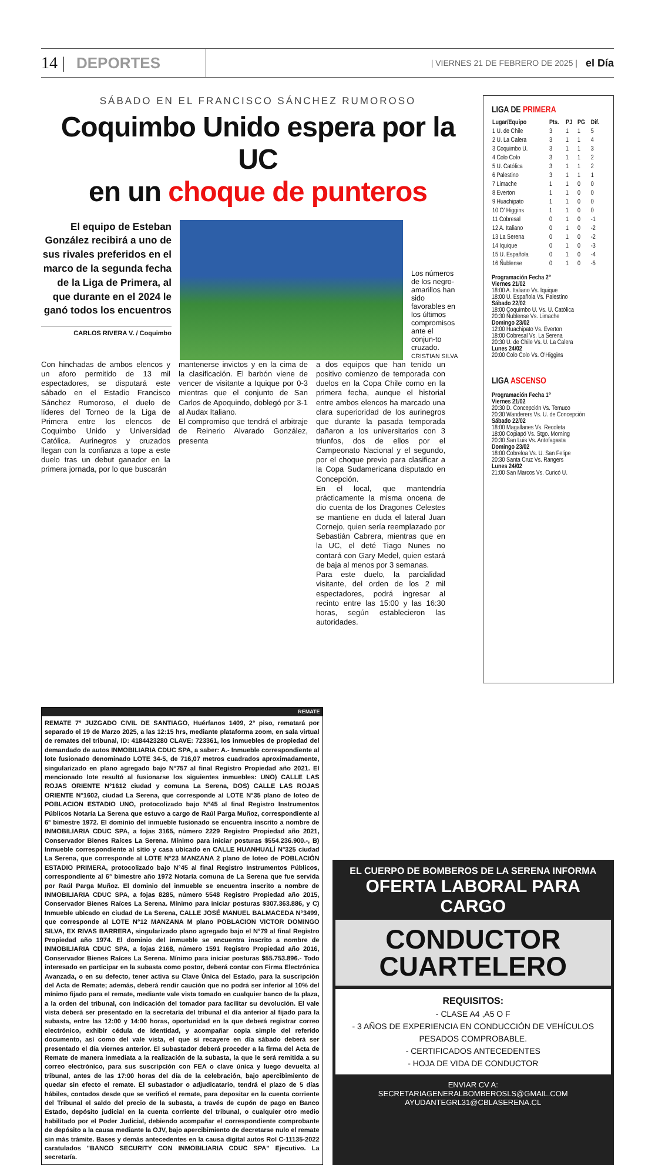14 | DEPORTES | VIERNES 21 DE FEBRERO DE 2025 | el Día
SÁBADO EN EL FRANCISCO SÁNCHEZ RUMOROSO
Coquimbo Unido espera por la UC
en un choque de punteros
El equipo de Esteban González recibirá a uno de sus rivales preferidos en el marco de la segunda fecha de la Liga de Primera, al que durante en el 2024 le ganó todos los encuentros
CARLOS RIVERA V. / Coquimbo
Los números de los negro-amarillos han sido favorables en los últimos compromisos ante el conjun-to cruzado.
CRISTIAN SILVA
Con hinchadas de ambos elencos y un aforo permitido de 13 mil espectadores, se disputará este sábado en el Estadio Francisco Sánchez Rumoroso, el duelo de líderes del Torneo de la Liga de Primera entre los elencos de Coquimbo Unido y Universidad Católica. Aurinegros y cruzados llegan con la confianza a tope a este duelo tras un debut ganador en la primera jornada, por lo que buscarán
mantenerse invictos y en la cima de la clasificación. El barbón viene de vencer de visitante a Iquique por 0-3 mientras que el conjunto de San Carlos de Apoquindo, doblegó por 3-1 al Audax Italiano.
El compromiso que tendrá el arbitraje de Reinerio Alvarado González, presenta
a dos equipos que han tenido un positivo comienzo de temporada con duelos en la Copa Chile como en la primera fecha, aunque el historial entre ambos elencos ha marcado una clara superioridad de los aurinegros que durante la pasada temporada dañaron a los universitarios con 3 triunfos, dos de ellos por el Campeonato Nacional y el segundo, por el choque previo para clasificar a la Copa Sudamericana disputado en Concepción.
En el local, que mantendría prácticamente la misma oncena de dio cuenta de los Dragones Celestes se mantiene en duda el lateral Juan Cornejo, quien sería reemplazado por Sebastián Cabrera, mientras que en la UC, el deté Tiago Nunes no contará con Gary Medel, quien estará de baja al menos por 3 semanas.
Para este duelo, la parcialidad visitante, del orden de los 2 mil espectadores, podrá ingresar al recinto entre las 15:00 y las 16:30 horas, según establecieron las autoridades.
LIGA DE PRIMERA
| Lugar/Equipo | Pts. | PJ | PG | Dif. |
| --- | --- | --- | --- | --- |
| 1 U. de Chile | 3 | 1 | 1 | 5 |
| 2 U. La Calera | 3 | 1 | 1 | 4 |
| 3 Coquimbo U. | 3 | 1 | 1 | 3 |
| 4 Colo Colo | 3 | 1 | 1 | 2 |
| 5 U. Católica | 3 | 1 | 1 | 2 |
| 6 Palestino | 3 | 1 | 1 | 1 |
| 7 Limache | 1 | 1 | 0 | 0 |
| 8 Everton | 1 | 1 | 0 | 0 |
| 9 Huachipato | 1 | 1 | 0 | 0 |
| 10 O' Higgins | 1 | 1 | 0 | 0 |
| 11 Cobresal | 0 | 1 | 0 | -1 |
| 12 A. Italiano | 0 | 1 | 0 | -2 |
| 13 La Serena | 0 | 1 | 0 | -2 |
| 14 Iquique | 0 | 1 | 0 | -3 |
| 15 U. Española | 0 | 1 | 0 | -4 |
| 16 Ñublense | 0 | 1 | 0 | -5 |
Programación Fecha 2°
Viernes 21/02
18:00 A. Italiano Vs. Iquique
18:00 U. Española Vs. Palestino
Sábado 22/02
18:00 Coquimbo U. Vs. U. Católica
20:30 Ñublense Vs. Limache
Domingo 23/02
12:00 Huachipato Vs. Everton
18:00 Cobresal Vs. La Serena
20:30 U. de Chile Vs. U. La Calera
Lunes 24/02
20:00 Colo Colo Vs. O'Higgins
LIGA ASCENSO
Programación Fecha 1°
Viernes 21/02
20:30 D. Concepción Vs. Temuco
20:30 Wanderers Vs. U. de Concepción
Sábado 22/02
18:00 Magallanes Vs. Recoleta
18:00 Copiapó Vs. Stgo. Morning
20:30 San Luis Vs. Antofagasta
Domingo 23/02
18:00 Cobreloa Vs. U. San Felipe
20:30 Santa Cruz Vs. Rangers
Lunes 24/02
21:00 San Marcos Vs. Curicó U.
REMATE
REMATE 7° JUZGADO CIVIL DE SANTIAGO, Huérfanos 1409, 2° piso, rematará por separado el 19 de Marzo 2025, a las 12:15 hrs, mediante plataforma zoom, en sala virtual de remates del tribunal, ID: 4184423280 CLAVE: 723361, los inmuebles de propiedad del demandado de autos INMOBILIARIA CDUC SPA, a saber: A.- Inmueble correspondiente al lote fusionado denominado LOTE 34-5, de 716,07 metros cuadrados aproximadamente, singularizado en plano agregado bajo N°757 al final Registro Propiedad año 2021. El mencionado lote resultó al fusionarse los siguientes inmuebles: UNO) CALLE LAS ROJAS ORIENTE N°1612 ciudad y comuna La Serena, DOS) CALLE LAS ROJAS ORIENTE N°1602, ciudad La Serena, que corresponde al LOTE N°35 plano de loteo de POBLACION ESTADIO UNO, protocolizado bajo N°45 al final Registro Instrumentos Públicos Notaría La Serena que estuvo a cargo de Raúl Parga Muñoz, correspondiente al 6° bimestre 1972. El dominio del inmueble fusionado se encuentra inscrito a nombre de INMOBILIARIA CDUC SPA, a fojas 3165, número 2229 Registro Propiedad año 2021, Conservador Bienes Raíces La Serena. Mínimo para iniciar posturas $554.236.900.-, B) Inmueble correspondiente al sitio y casa ubicado en CALLE HUANHUALÍ N°325 ciudad La Serena, que corresponde al LOTE N°23 MANZANA 2 plano de loteo de POBLACIÓN ESTADIO PRIMERA, protocolizado bajo N°45 al final Registro Instrumentos Públicos, correspondiente al 6° bimestre año 1972 Notaría comuna de La Serena que fue servida por Raúl Parga Muñoz. El dominio del inmueble se encuentra inscrito a nombre de INMOBILIARIA CDUC SPA, a fojas 8285, número 5548 Registro Propiedad año 2015, Conservador Bienes Raíces La Serena. Mínimo para iniciar posturas $307.363.886, y C) Inmueble ubicado en ciudad de La Serena, CALLE JOSÉ MANUEL BALMACEDA N°3499, que corresponde al LOTE N°12 MANZANA M plano POBLACION VICTOR DOMINGO SILVA, EX RIVAS BARRERA, singularizado plano agregado bajo el N°79 al final Registro Propiedad año 1974. El dominio del inmueble se encuentra inscrito a nombre de INMOBILIARIA CDUC SPA, a fojas 2168, número 1591 Registro Propiedad año 2016, Conservador Bienes Raíces La Serena. Mínimo para iniciar posturas $55.753.896.- Todo interesado en participar en la subasta como postor, deberá contar con Firma Electrónica Avanzada, o en su defecto, tener activa su Clave Única del Estado, para la suscripción del Acta de Remate; además, deberá rendir caución que no podrá ser inferior al 10% del mínimo fijado para el remate, mediante vale vista tomado en cualquier banco de la plaza, a la orden del tribunal, con indicación del tomador para facilitar su devolución. El vale vista deberá ser presentado en la secretaría del tribunal el día anterior al fijado para la subasta, entre las 12:00 y 14:00 horas, oportunidad en la que deberá registrar correo electrónico, exhibir cédula de identidad, y acompañar copia simple del referido documento, así como del vale vista, el que si recayere en día sábado deberá ser presentado el día viernes anterior. El subastador deberá proceder a la firma del Acta de Remate de manera inmediata a la realización de la subasta, la que le será remitida a su correo electrónico, para sus suscripción con FEA o clave única y luego devuelta al tribunal, antes de las 17:00 horas del día de la celebración, bajo apercibimiento de quedar sin efecto el remate. El subastador o adjudicatario, tendrá el plazo de 5 días hábiles, contados desde que se verificó el remate, para depositar en la cuenta corriente del Tribunal el saldo del precio de la subasta, a través de cupón de pago en Banco Estado, depósito judicial en la cuenta corriente del tribunal, o cualquier otro medio habilitado por el Poder Judicial, debiendo acompañar el correspondiente comprobante de depósito a la causa mediante la OJV, bajo apercibimiento de decretarse nulo el remate sin más trámite. Bases y demás antecedentes en la causa digital autos Rol C-11135-2022 caratulados "BANCO SECURITY CON INMOBILIARIA CDUC SPA" Ejecutivo. La secretaría.
EL CUERPO DE BOMBEROS DE LA SERENA INFORMA
OFERTA LABORAL PARA CARGO
CONDUCTOR
CUARTELERO
REQUISITOS:
- CLASE A4 ,A5 O F
- 3 AÑOS DE EXPERIENCIA EN CONDUCCIÓN DE VEHÍCULOS PESADOS COMPROBABLE.
- CERTIFICADOS ANTECEDENTES
- HOJA DE VIDA DE CONDUCTOR
ENVIAR CV A:
SECRETARIAGENERALBOMBEROSLS@GMAIL.COM
AYUDANTEGRL31@CBLASERENA.CL